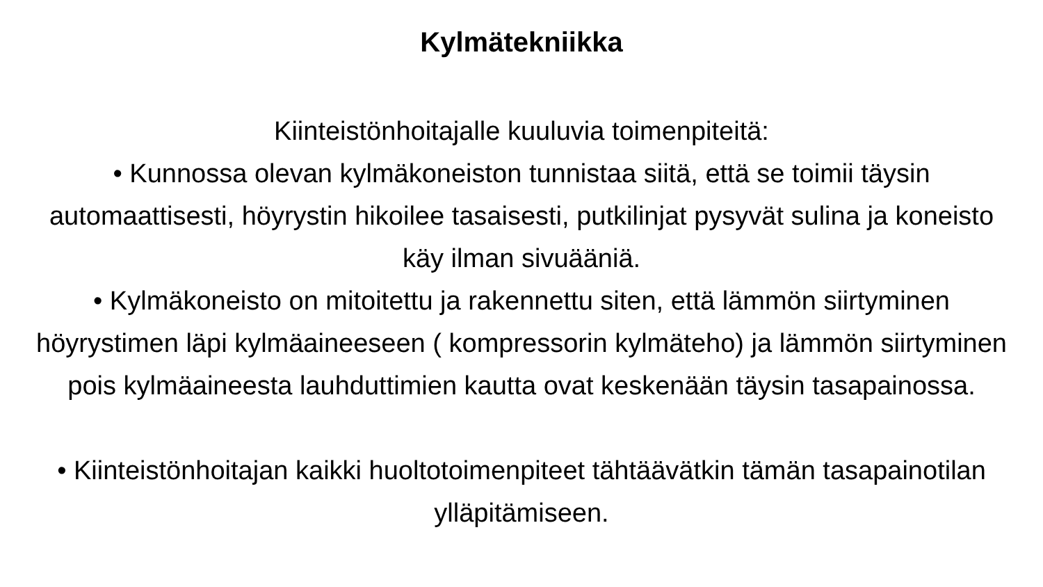Kylmätekniikka
Kiinteistönhoitajalle kuuluvia toimenpiteitä:
• Kunnossa olevan kylmäkoneiston tunnistaa siitä, että se toimii täysin automaattisesti, höyrystin hikoilee tasaisesti, putkilinjat pysyvät sulina ja koneisto käy ilman sivuääniä.
• Kylmäkoneisto on mitoitettu ja rakennettu siten, että lämmön siirtyminen höyrystimen läpi kylmäaineeseen ( kompressorin kylmäteho) ja lämmön siirtyminen pois kylmäaineesta lauhduttimien kautta ovat keskenään täysin tasapainossa.
• Kiinteistönhoitajan kaikki huoltotoimenpiteet tähtäävätkin tämän tasapainotilan ylläpitämiseen.